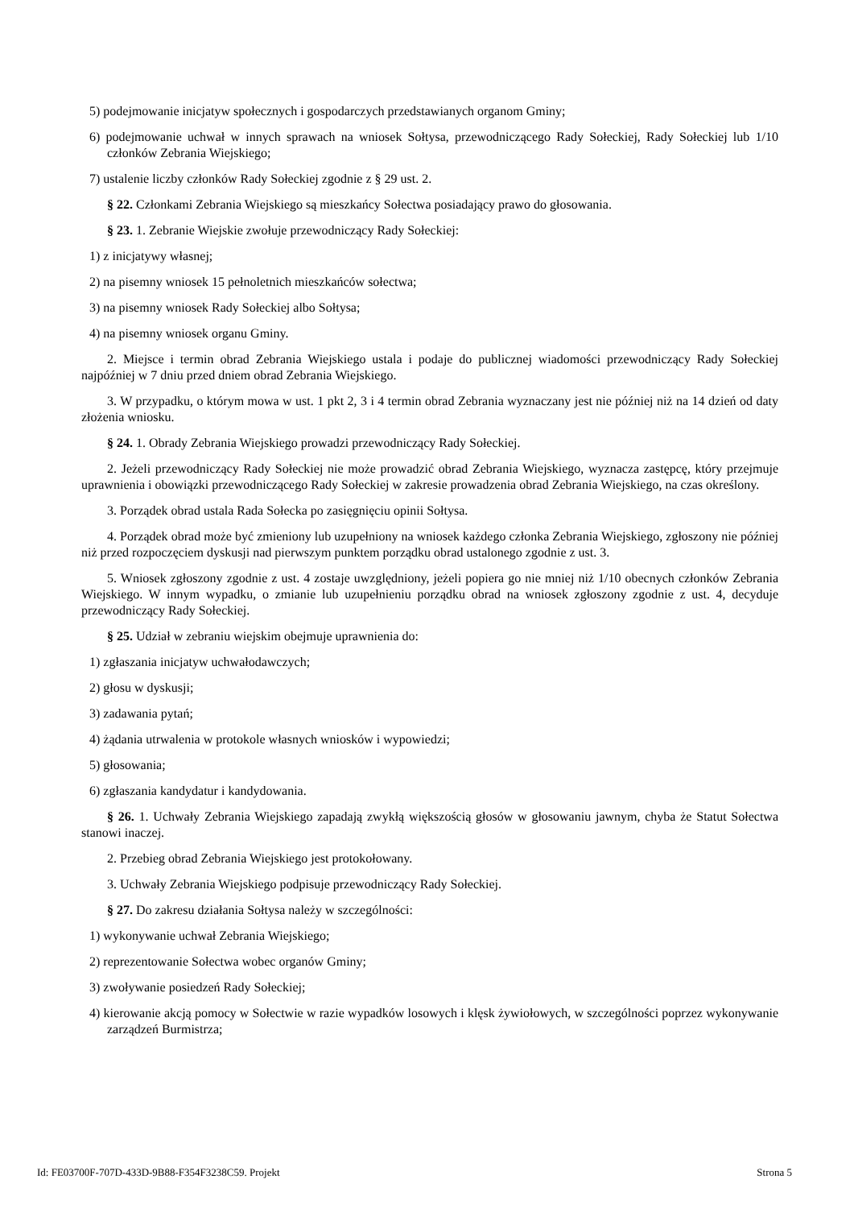5) podejmowanie inicjatyw społecznych i gospodarczych przedstawianych organom Gminy;
6) podejmowanie uchwał w innych sprawach na wniosek Sołtysa, przewodniczącego Rady Sołeckiej, Rady Sołeckiej lub 1/10 członków Zebrania Wiejskiego;
7) ustalenie liczby członków Rady Sołeckiej zgodnie z § 29 ust. 2.
§ 22. Członkami Zebrania Wiejskiego są mieszkańcy Sołectwa posiadający prawo do głosowania.
§ 23. 1. Zebranie Wiejskie zwołuje przewodniczący Rady Sołeckiej:
1) z inicjatywy własnej;
2) na pisemny wniosek 15 pełnoletnich mieszkańców sołectwa;
3) na pisemny wniosek Rady Sołeckiej albo Sołtysa;
4) na pisemny wniosek organu Gminy.
2. Miejsce i termin obrad Zebrania Wiejskiego ustala i podaje do publicznej wiadomości przewodniczący Rady Sołeckiej najpóźniej w 7 dniu przed dniem obrad Zebrania Wiejskiego.
3. W przypadku, o którym mowa w ust. 1 pkt 2, 3 i 4 termin obrad Zebrania wyznaczany jest nie później niż na 14 dzień od daty złożenia wniosku.
§ 24. 1. Obrady Zebrania Wiejskiego prowadzi przewodniczący Rady Sołeckiej.
2. Jeżeli przewodniczący Rady Sołeckiej nie może prowadzić obrad Zebrania Wiejskiego, wyznacza zastępcę, który przejmuje uprawnienia i obowiązki przewodniczącego Rady Sołeckiej w zakresie prowadzenia obrad Zebrania Wiejskiego, na czas określony.
3. Porządek obrad ustala Rada Sołecka po zasięgnięciu opinii Sołtysa.
4. Porządek obrad może być zmieniony lub uzupełniony na wniosek każdego członka Zebrania Wiejskiego, zgłoszony nie później niż przed rozpoczęciem dyskusji nad pierwszym punktem porządku obrad ustalonego zgodnie z ust. 3.
5. Wniosek zgłoszony zgodnie z ust. 4 zostaje uwzględniony, jeżeli popiera go nie mniej niż 1/10 obecnych członków Zebrania Wiejskiego. W innym wypadku, o zmianie lub uzupełnieniu porządku obrad na wniosek zgłoszony zgodnie z ust. 4, decyduje przewodniczący Rady Sołeckiej.
§ 25. Udział w zebraniu wiejskim obejmuje uprawnienia do:
1) zgłaszania inicjatyw uchwałodawczych;
2) głosu w dyskusji;
3) zadawania pytań;
4) żądania utrwalenia w protokole własnych wniosków i wypowiedzi;
5) głosowania;
6) zgłaszania kandydatur i kandydowania.
§ 26. 1. Uchwały Zebrania Wiejskiego zapadają zwykłą większością głosów w głosowaniu jawnym, chyba że Statut Sołectwa stanowi inaczej.
2. Przebieg obrad Zebrania Wiejskiego jest protokołowany.
3. Uchwały Zebrania Wiejskiego podpisuje przewodniczący Rady Sołeckiej.
§ 27. Do zakresu działania Sołtysa należy w szczególności:
1) wykonywanie uchwał Zebrania Wiejskiego;
2) reprezentowanie Sołectwa wobec organów Gminy;
3) zwoływanie posiedzeń Rady Sołeckiej;
4) kierowanie akcją pomocy w Sołectwie w razie wypadków losowych i klęsk żywiołowych, w szczególności poprzez wykonywanie zarządzeń Burmistrza;
Id: FE03700F-707D-433D-9B88-F354F3238C59. Projekt Strona 5